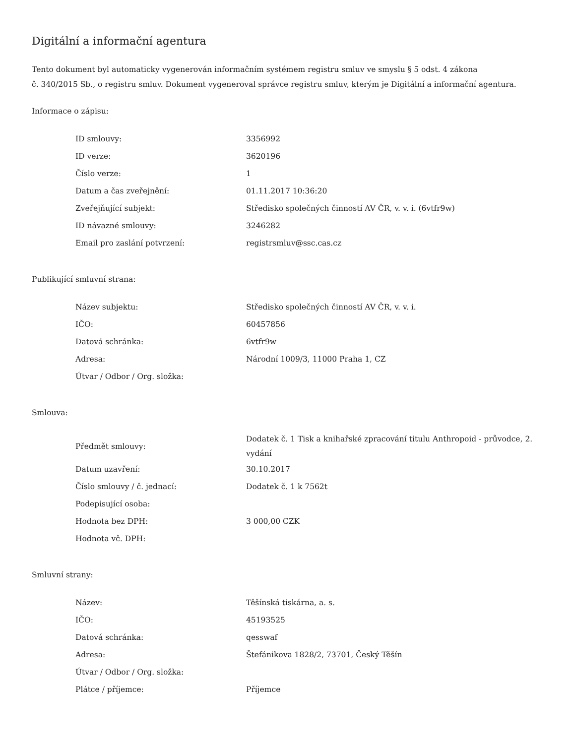Digitální a informační agentura
Tento dokument byl automaticky vygenerován informačním systémem registru smluv ve smyslu § 5 odst. 4 zákona
č. 340/2015 Sb., o registru smluv. Dokument vygeneroval správce registru smluv, kterým je Digitální a informační agentura.
Informace o zápisu:
| ID smlouvy: | 3356992 |
| ID verze: | 3620196 |
| Číslo verze: | 1 |
| Datum a čas zveřejnění: | 01.11.2017 10:36:20 |
| Zveřejňující subjekt: | Středisko společných činností AV ČR, v. v. i. (6vtfr9w) |
| ID návazné smlouvy: | 3246282 |
| Email pro zaslání potvrzení: | registrsmluv@ssc.cas.cz |
Publikující smluvní strana:
| Název subjektu: | Středisko společných činností AV ČR, v. v. i. |
| IČO: | 60457856 |
| Datová schránka: | 6vtfr9w |
| Adresa: | Národní 1009/3, 11000 Praha 1, CZ |
| Útvar / Odbor / Org. složka: | |
Smlouva:
| Předmět smlouvy: | Dodatek č. 1 Tisk a knihařské zpracování titulu Anthropoid - průvodce, 2. vydání |
| Datum uzavření: | 30.10.2017 |
| Číslo smlouvy / č. jednací: | Dodatek č. 1 k 7562t |
| Podepisující osoba: | |
| Hodnota bez DPH: | 3 000,00 CZK |
| Hodnota vč. DPH: | |
Smluvní strany:
| Název: | Těšínská tiskárna, a. s. |
| IČO: | 45193525 |
| Datová schránka: | qesswaf |
| Adresa: | Štefánikova 1828/2, 73701, Český Těšín |
| Útvar / Odbor / Org. složka: | |
| Plátce / příjemce: | Příjemce |